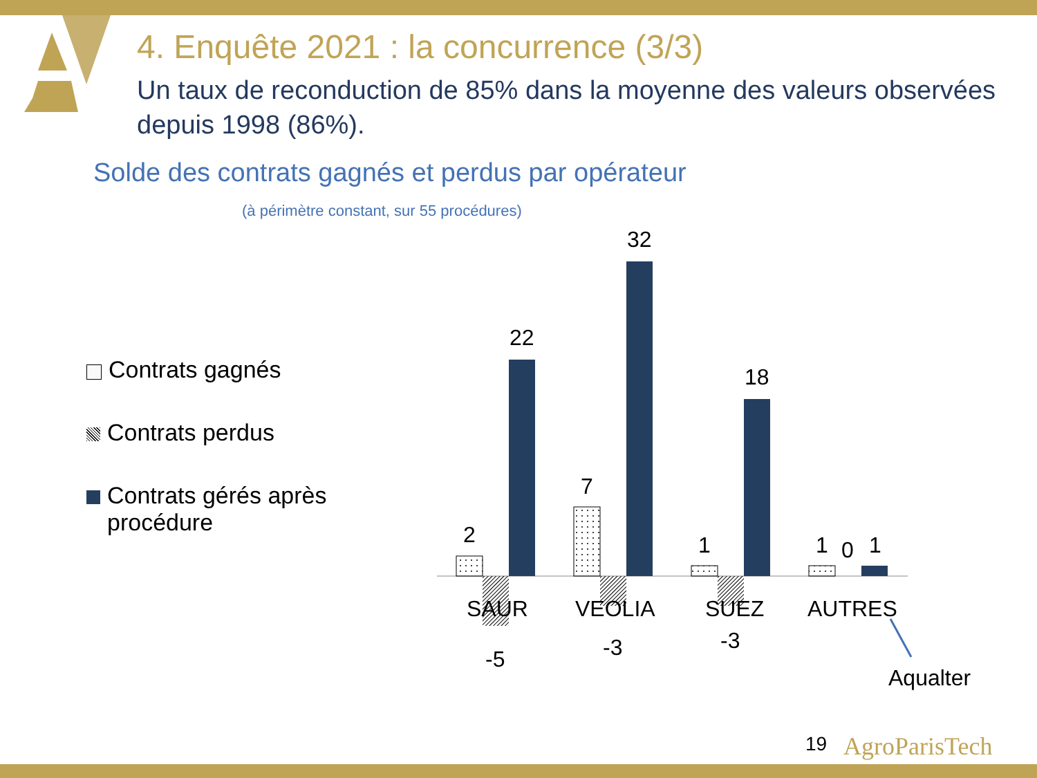4. Enquête 2021 : la concurrence (3/3)
Un taux de reconduction de 85% dans la moyenne des valeurs observées depuis 1998 (86%).
Solde des contrats gagnés et perdus par opérateur
(à périmètre constant, sur 55 procédures)
Contrats gagnés
Contrats perdus
Contrats gérés après procédure
2
22
-5
7
32
-3
1
18
-3
1 0 1
SAUR VEOLIA SUEZ AUTRES
Aqualter
19 AgroParisTech